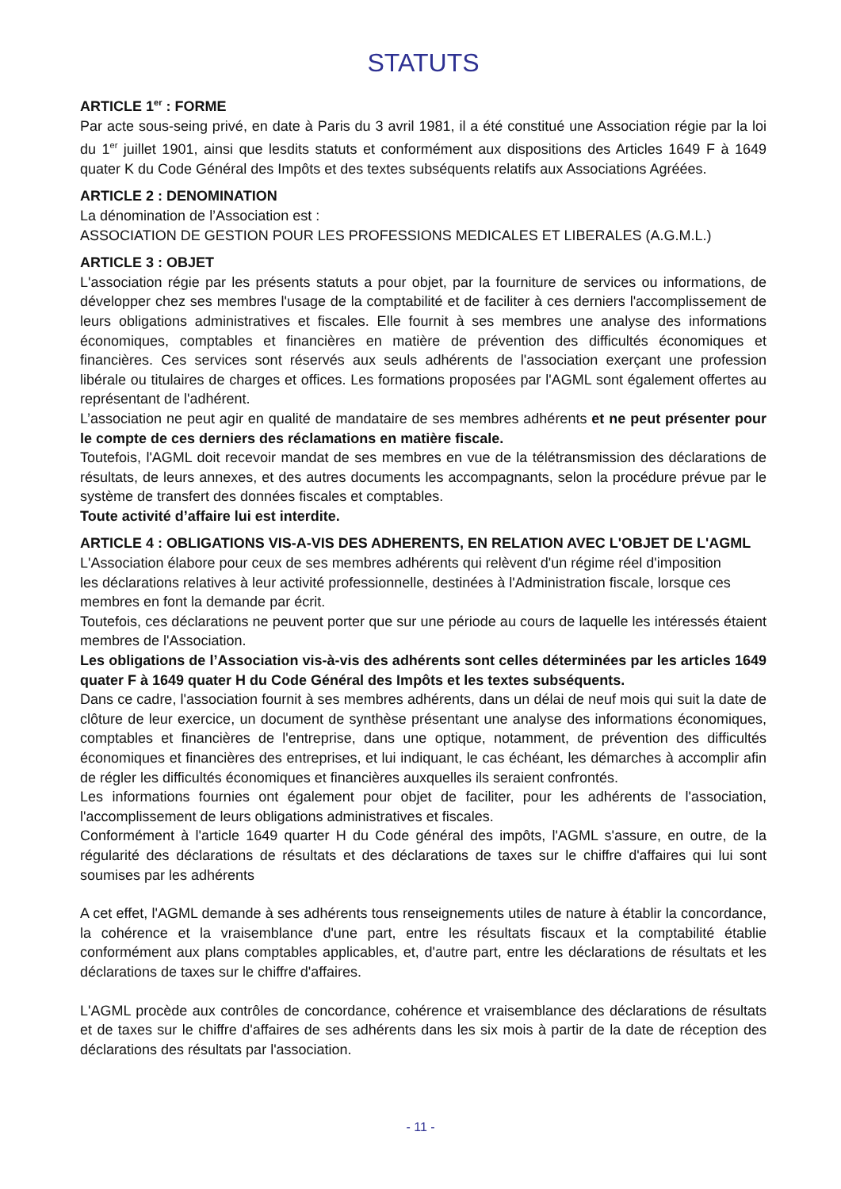STATUTS
ARTICLE 1<sup>er</sup> : FORME
Par acte sous-seing privé, en date à Paris du 3 avril 1981, il a été constitué une Association régie par la loi du 1<sup>er</sup> juillet 1901, ainsi que lesdits statuts et conformément aux dispositions des Articles 1649 F à 1649 quater K du Code Général des Impôts et des textes subséquents relatifs aux Associations Agréées.
ARTICLE 2 : DENOMINATION
La dénomination de l’Association est :
ASSOCIATION DE GESTION POUR LES PROFESSIONS MEDICALES ET LIBERALES (A.G.M.L.)
ARTICLE 3 : OBJET
L'association régie par les présents statuts a pour objet, par la fourniture de services ou informations, de développer chez ses membres l'usage de la comptabilité et de faciliter à ces derniers l'accomplissement de leurs obligations administratives et fiscales. Elle fournit à ses membres une analyse des informations économiques, comptables et financières en matière de prévention des difficultés économiques et financières. Ces services sont réservés aux seuls adhérents de l'association exerçant une profession libérale ou titulaires de charges et offices. Les formations proposées par l'AGML sont également offertes au représentant de l'adhérent.
L’association ne peut agir en qualité de mandataire de ses membres adhérents et ne peut présenter pour le compte de ces derniers des réclamations en matière fiscale.
Toutefois, l'AGML doit recevoir mandat de ses membres en vue de la télétransmission des déclarations de résultats, de leurs annexes, et des autres documents les accompagnants, selon la procédure prévue par le système de transfert des données fiscales et comptables.
Toute activité d’affaire lui est interdite.
ARTICLE 4 : OBLIGATIONS VIS-A-VIS DES ADHERENTS, EN RELATION AVEC L'OBJET DE L'AGML
L'Association élabore pour ceux de ses membres adhérents qui relèvent d'un régime réel d'imposition
les déclarations relatives à leur activité professionnelle, destinées à l'Administration fiscale, lorsque ces membres en font la demande par écrit.
Toutefois, ces déclarations ne peuvent porter que sur une période au cours de laquelle les intéressés étaient membres de l'Association.
Les obligations de l’Association vis-à-vis des adhérents sont celles déterminées par les articles 1649 quater F à 1649 quater H du Code Général des Impôts et les textes subséquents.
Dans ce cadre, l'association fournit à ses membres adhérents, dans un délai de neuf mois qui suit la date de clôture de leur exercice, un document de synthèse présentant une analyse des informations économiques, comptables et financières de l'entreprise, dans une optique, notamment, de prévention des difficultés économiques et financières des entreprises, et lui indiquant, le cas échéant, les démarches à accomplir afin de régler les difficultés économiques et financières auxquelles ils seraient confrontés.
Les informations fournies ont également pour objet de faciliter, pour les adhérents de l'association, l'accomplissement de leurs obligations administratives et fiscales.
Conformément à l'article 1649 quarter H du Code général des impôts, l'AGML s'assure, en outre, de la régularité des déclarations de résultats et des déclarations de taxes sur le chiffre d'affaires qui lui sont soumises par les adhérents
A cet effet, l'AGML demande à ses adhérents tous renseignements utiles de nature à établir la concordance, la cohérence et la vraisemblance d'une part, entre les résultats fiscaux et la comptabilité établie conformément aux plans comptables applicables, et, d'autre part, entre les déclarations de résultats et les déclarations de taxes sur le chiffre d'affaires.
L'AGML procède aux contrôles de concordance, cohérence et vraisemblance des déclarations de résultats et de taxes sur le chiffre d'affaires de ses adhérents dans les six mois à partir de la date de réception des déclarations des résultats par l'association.
- 11 -